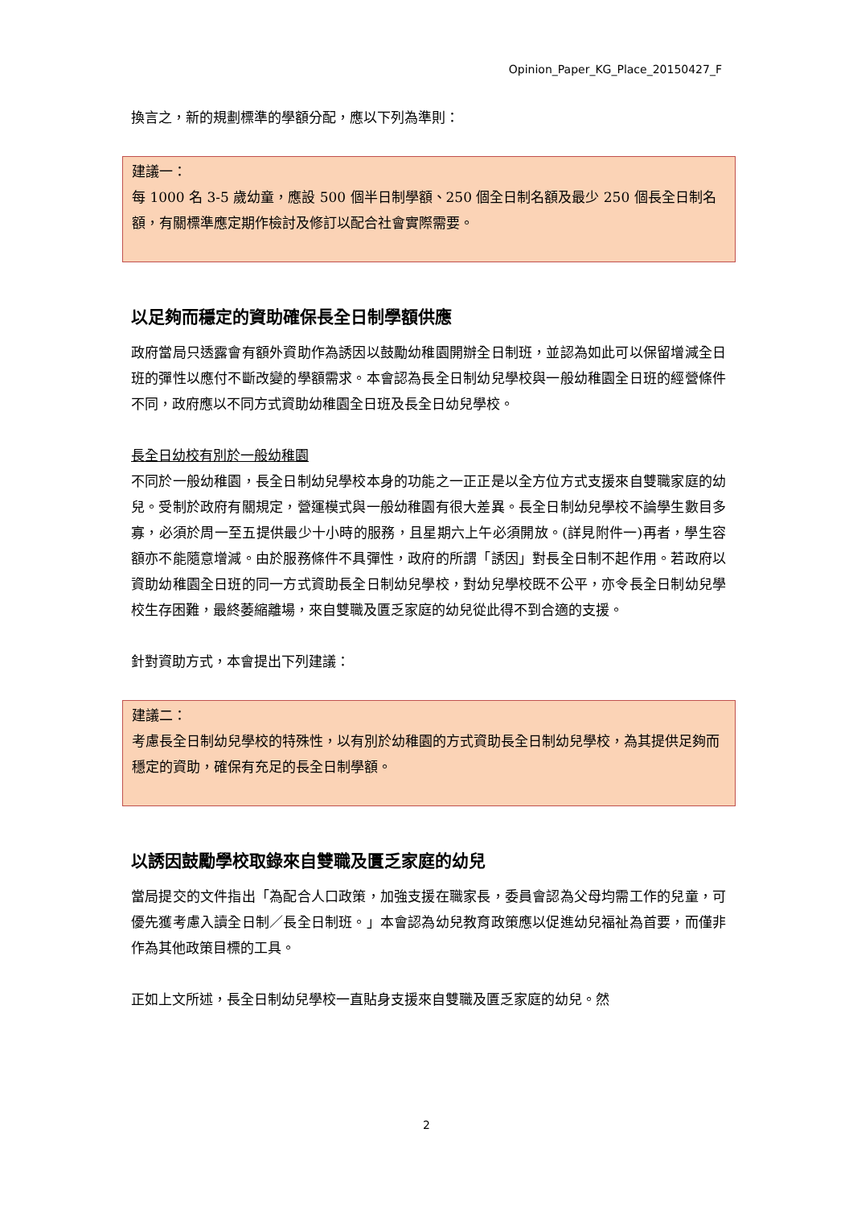Opinion_Paper_KG_Place_20150427_F
換言之，新的規劃標準的學額分配，應以下列為準則：
建議一：
每 1000 名 3-5 歲幼童，應設 500 個半日制學額、250 個全日制名額及最少 250 個長全日制名額，有關標準應定期作檢討及修訂以配合社會實際需要。
以足夠而穩定的資助確保長全日制學額供應
政府當局只透露會有額外資助作為誘因以鼓勵幼稚園開辦全日制班，並認為如此可以保留增減全日班的彈性以應付不斷改變的學額需求。本會認為長全日制幼兒學校與一般幼稚園全日班的經營條件不同，政府應以不同方式資助幼稚園全日班及長全日幼兒學校。
長全日幼校有別於一般幼稚園
不同於一般幼稚園，長全日制幼兒學校本身的功能之一正正是以全方位方式支援來自雙職家庭的幼兒。受制於政府有關規定，營運模式與一般幼稚園有很大差異。長全日制幼兒學校不論學生數目多寡，必須於周一至五提供最少十小時的服務，且星期六上午必須開放。(詳見附件一)再者，學生容額亦不能隨意增減。由於服務條件不具彈性，政府的所謂「誘因」對長全日制不起作用。若政府以資助幼稚園全日班的同一方式資助長全日制幼兒學校，對幼兒學校既不公平，亦令長全日制幼兒學校生存困難，最終萎縮離場，來自雙職及匱乏家庭的幼兒從此得不到合適的支援。
針對資助方式，本會提出下列建議：
建議二：
考慮長全日制幼兒學校的特殊性，以有別於幼稚園的方式資助長全日制幼兒學校，為其提供足夠而穩定的資助，確保有充足的長全日制學額。
以誘因鼓勵學校取錄來自雙職及匱乏家庭的幼兒
當局提交的文件指出「為配合人口政策，加強支援在職家長，委員會認為父母均需工作的兒童，可優先獲考慮入讀全日制／長全日制班。」本會認為幼兒教育政策應以促進幼兒福祉為首要，而僅非作為其他政策目標的工具。
正如上文所述，長全日制幼兒學校一直貼身支援來自雙職及匱乏家庭的幼兒。然
2